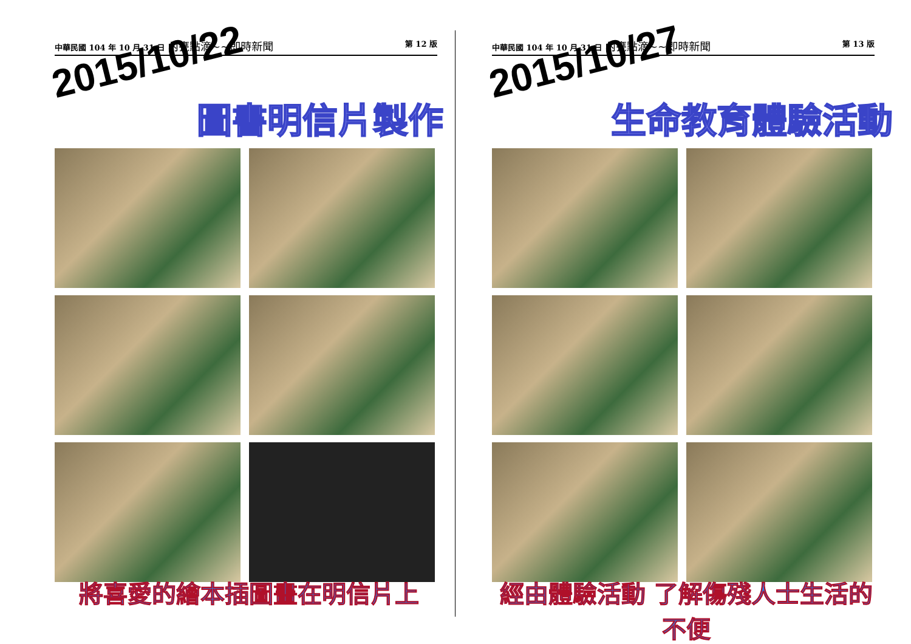中華民國 104 年 10 月 31 日 內甕點滴~~即時新聞 第 12 版
2015/10/22
圖書明信片製作
將喜愛的繪本插圖畫在明信片上
中華民國 104 年 10 月 31 日 內甕點滴~~即時新聞 第 13 版
2015/10/27
生命教育體驗活動
經由體驗活動 了解傷殘人士生活的不便